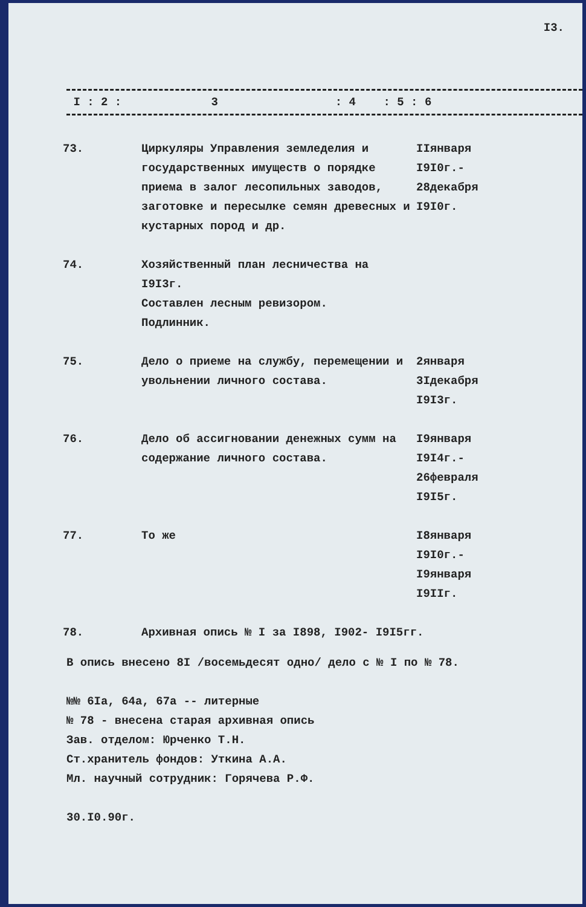I3.
I : 2 : 3 : 4 : 5 : 6
| 73. | Циркуляры Управления земледелия и государственных имуществ о порядке приема в залог лесопильных заводов, заготовке и пересылке семян древесных и кустарных пород и др. | IIянваря I9I0г.- 28декабря I9I0г. |
| 74. | Хозяйственный план лесничества на I9I3г. Составлен лесным ревизором. Подлинник. | |
| 75. | Дело о приеме на службу, перемещении и увольнении личного состава. | 2января 3Iдекабря I9I3г. |
| 76. | Дело об ассигновании денежных сумм на содержание личного состава. | I9января I9I4г.- 26февраля I9I5г. |
| 77. | То же | I8января I9I0г.- I9января I9IIг. |
| 78. | Архивная опись № I за I898, I902- I9I5гг. | |
В опись внесено 8I /восемьдесят одно/ дело с № I по № 78.
№№ 6Iа, 64а, 67а -- литерные
№ 78 - внесена старая архивная опись
Зав. отделом: Юрченко Т.Н.
Ст.хранитель фондов: Уткина А.А.
Мл. научный сотрудник: Горячева Р.Ф.
30.I0.90г.